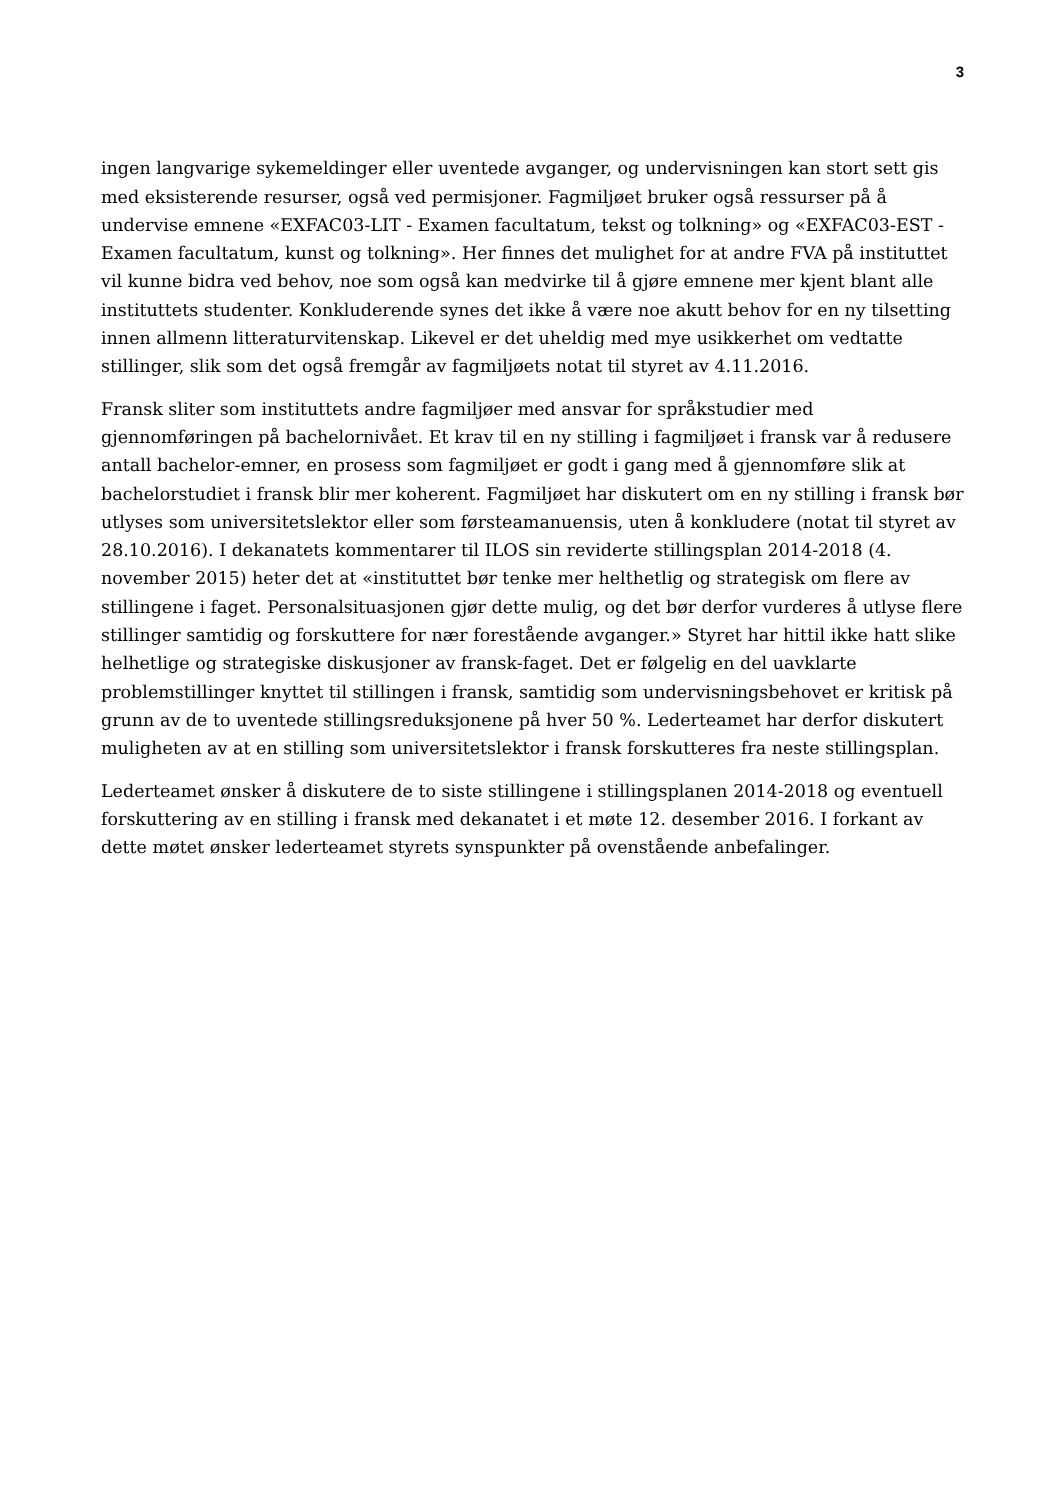3
ingen langvarige sykemeldinger eller uventede avganger, og undervisningen kan stort sett gis med eksisterende resurser, også ved permisjoner. Fagmiljøet bruker også ressurser på å undervise emnene «EXFAC03-LIT - Examen facultatum, tekst og tolkning» og «EXFAC03-EST - Examen facultatum, kunst og tolkning». Her finnes det mulighet for at andre FVA på instituttet vil kunne bidra ved behov, noe som også kan medvirke til å gjøre emnene mer kjent blant alle instituttets studenter. Konkluderende synes det ikke å være noe akutt behov for en ny tilsetting innen allmenn litteraturvitenskap. Likevel er det uheldig med mye usikkerhet om vedtatte stillinger, slik som det også fremgår av fagmiljøets notat til styret av 4.11.2016.
Fransk sliter som instituttets andre fagmiljøer med ansvar for språkstudier med gjennomføringen på bachelornivået. Et krav til en ny stilling i fagmiljøet i fransk var å redusere antall bachelor-emner, en prosess som fagmiljøet er godt i gang med å gjennomføre slik at bachelorstudiet i fransk blir mer koherent. Fagmiljøet har diskutert om en ny stilling i fransk bør utlyses som universitetslektor eller som førsteamanuensis, uten å konkludere (notat til styret av 28.10.2016). I dekanatets kommentarer til ILOS sin reviderte stillingsplan 2014-2018 (4. november 2015) heter det at «instituttet bør tenke mer helthetlig og strategisk om flere av stillingene i faget. Personalsituasjonen gjør dette mulig, og det bør derfor vurderes å utlyse flere stillinger samtidig og forskuttere for nær forestående avganger.» Styret har hittil ikke hatt slike helhetlige og strategiske diskusjoner av fransk-faget. Det er følgelig en del uavklarte problemstillinger knyttet til stillingen i fransk, samtidig som undervisningsbehovet er kritisk på grunn av de to uventede stillingsreduksjonene på hver 50 %. Lederteamet har derfor diskutert muligheten av at en stilling som universitetslektor i fransk forskutteres fra neste stillingsplan.
Lederteamet ønsker å diskutere de to siste stillingene i stillingsplanen 2014-2018 og eventuell forskuttering av en stilling i fransk med dekanatet i et møte 12. desember 2016. I forkant av dette møtet ønsker lederteamet styrets synspunkter på ovenstående anbefalinger.